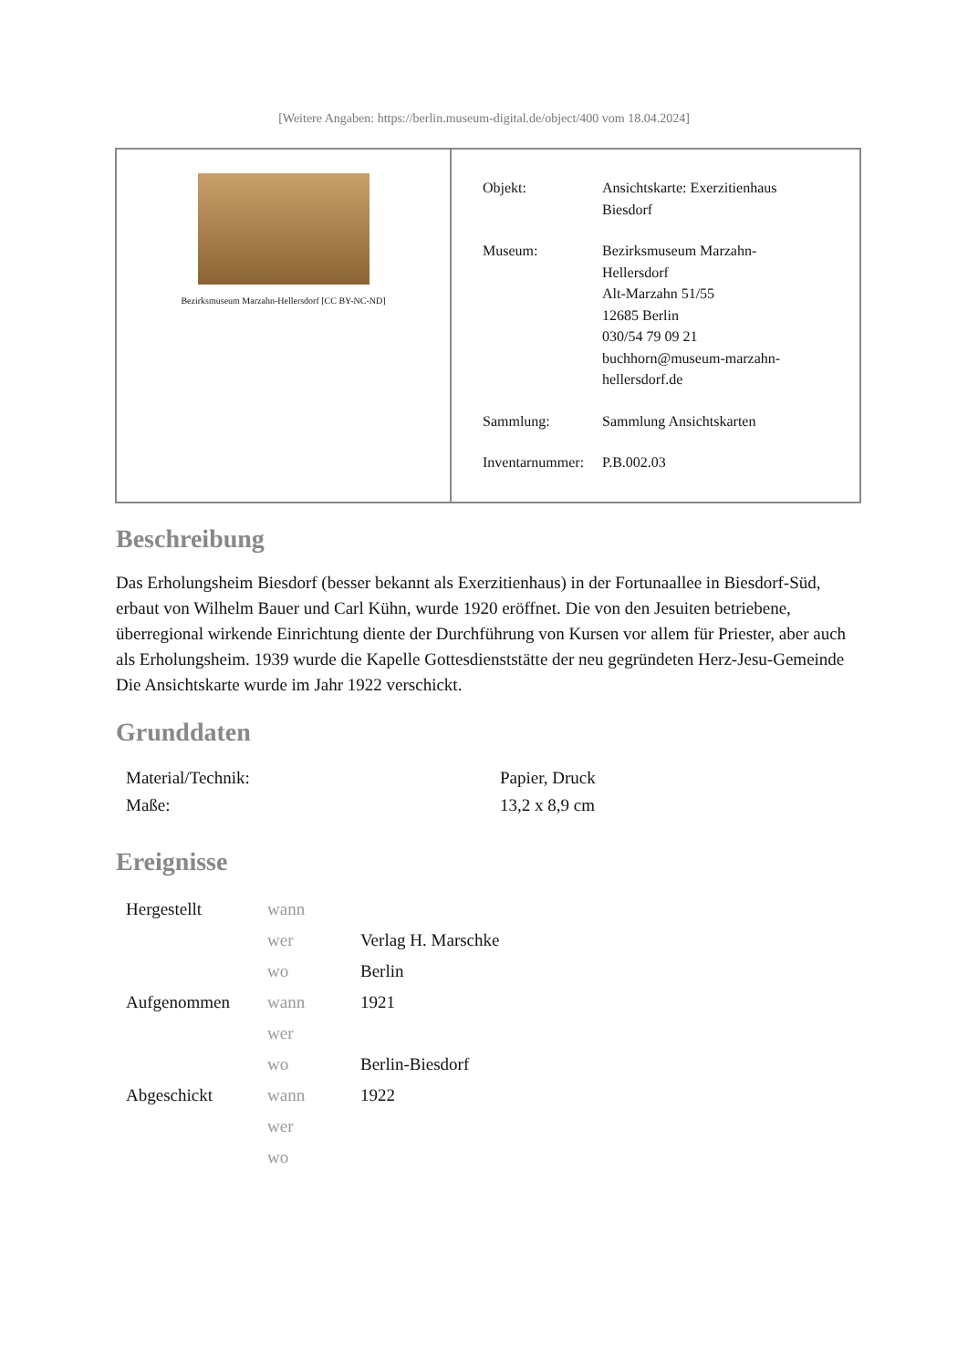[Weitere Angaben: https://berlin.museum-digital.de/object/400 vom 18.04.2024]
Bezirksmuseum Marzahn-Hellersdorf [CC BY-NC-ND]
| Objekt: | Ansichtskarte: Exerzitienhaus Biesdorf |
| Museum: | Bezirksmuseum Marzahn- Hellersdorf Alt-Marzahn 51/55 12685 Berlin 030/54 79 09 21 buchhorn@museum-marzahn- hellersdorf.de |
| Sammlung: | Sammlung Ansichtskarten |
| Inventarnummer: | P.B.002.03 |
Beschreibung
Das Erholungsheim Biesdorf (besser bekannt als Exerzitienhaus) in der Fortunaallee in Biesdorf-Süd, erbaut von Wilhelm Bauer und Carl Kühn, wurde 1920 eröffnet. Die von den Jesuiten betriebene, überregional wirkende Einrichtung diente der Durchführung von Kursen vor allem für Priester, aber auch als Erholungsheim. 1939 wurde die Kapelle Gottesdienststätte der neu gegründeten Herz-Jesu-Gemeinde
Die Ansichtskarte wurde im Jahr 1922 verschickt.
Grunddaten
| Material/Technik: | Papier, Druck |
| Maße: | 13,2 x 8,9 cm |
Ereignisse
| Hergestellt | wann | |
| | wer | Verlag H. Marschke |
| | wo | Berlin |
| Aufgenommen | wann | 1921 |
| | wer | |
| | wo | Berlin-Biesdorf |
| Abgeschickt | wann | 1922 |
| | wer | |
| | wo | |